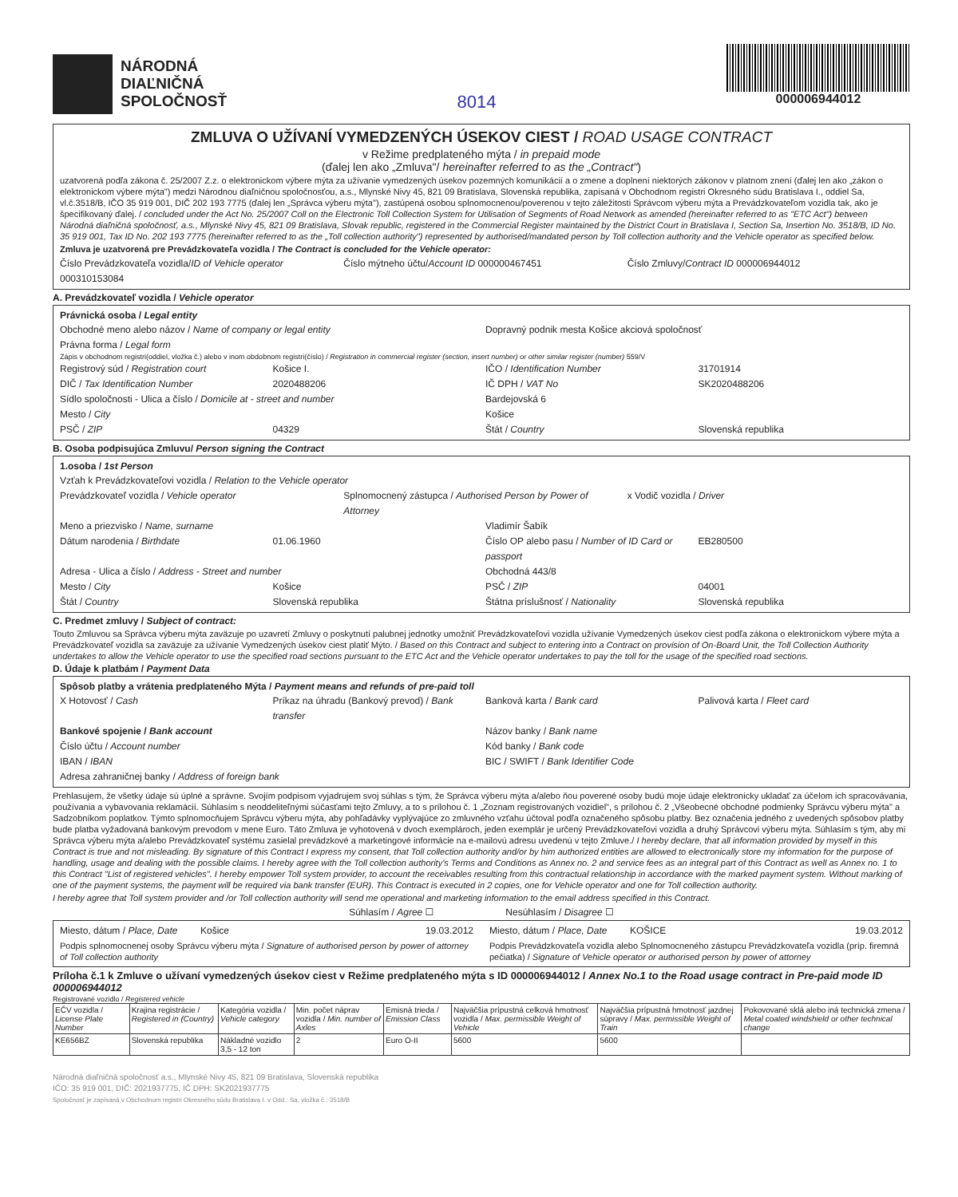NÁRODNÁ
DIAĽNIČNÁ
SPOLOČNOSŤ
8014
000006944012
ZMLUVA O UŽÍVANÍ VYMEDZENÝCH ÚSEKOV CIEST / ROAD USAGE CONTRACT
v Režime predplateného mýta / in prepaid mode
(ďalej len ako „Zmluva"/ hereinafter referred to as the „Contract")
uzatvorená podľa zákona č. 25/2007 Z.z. o elektronickom výbere mýta za užívanie vymedzených úsekov pozemných komunikácií a o zmene a doplnení niektorých zákonov v platnom znení (ďalej len ako „zákon o elektronickom výbere mýta") medzi Národnou diaľničnou spoločnosťou, a.s., Mlynské Nivy 45, 821 09 Bratislava, Slovenská republika, zapísaná v Obchodnom registri Okresného súdu Bratislava I., oddiel Sa, vl.č.3518/B, IČO 35 919 001, DIČ 202 193 7775 (ďalej len „Správca výberu mýta"), zastúpená osobou splnomocnenou/poverenou v tejto záležitosti Správcom výberu mýta a Prevádzkovateľom vozidla tak, ako je špecifikovaný ďalej. / concluded under the Act No. 25/2007 Coll on the Electronic Toll Collection System for Utilisation of Segments of Road Network as amended (hereinafter referred to as "ETC Act") between Národná diaľničná spoločnosť, a.s., Mlynské Nivy 45, 821 09 Bratislava, Slovak republic, registered in the Commercial Register maintained by the District Court in Bratislava I, Section Sa, Insertion No. 3518/B, ID No. 35 919 001, Tax ID No. 202 193 7775 (hereinafter referred to as the „Toll collection authority") represented by authorised/mandated person by Toll collection authority and the Vehicle operator as specified below.
Zmluva je uzatvorená pre Prevádzkovateľa vozidla / The Contract is concluded for the Vehicle operator:
Číslo Prevádzkovateľa vozidla/ID of Vehicle operator 000310153084 Číslo mýtneho účtu/Account ID 000000467451 Číslo Zmluvy/Contract ID 000006944012
A. Prevádzkovateľ vozidla / Vehicle operator
Právnická osoba / Legal entity
Obchodné meno alebo názov / Name of company or legal entity Dopravný podnik mesta Košice akciová spoločnosť
Právna forma / Legal form
Zápis v obchodnom registri(oddiel, vložka č.) alebo v inom obdobnom registri(číslo) / Registration in commercial register (section, insert number) or other similar register (number) 559/V
Registrový súd / Registration court Košice I. IČO / Identification Number 31701914
DIČ / Tax Identification Number 2020488206 IČ DPH / VAT No SK2020488206
Sídlo spoločnosti - Ulica a číslo / Domicile at - street and number Bardejovská 6
Mesto / City Košice
PSČ / ZIP 04329 Štát / Country Slovenská republika
B. Osoba podpisujúca Zmluvu/ Person signing the Contract
1.osoba / 1st Person
Vzťah k Prevádzkovateľovi vozidla / Relation to the Vehicle operator
Prevádzkovateľ vozidla / Vehicle operator Splnomocnený zástupca / Authorised Person by Power of Attorney x Vodič vozidla / Driver
Meno a priezvisko / Name, surname Vladimír Šabík
Dátum narodenia / Birthdate 01.06.1960 Číslo OP alebo pasu / Number of ID Card or passport EB280500
Adresa - Ulica a číslo / Address - Street and number Obchodná 443/8
Mesto / City Košice PSČ / ZIP 04001
Štát / Country Slovenská republika Štátna príslušnosť / Nationality Slovenská republika
C. Predmet zmluvy / Subject of contract:
Touto Zmluvou sa Správca výberu mýta zaväzuje po uzavretí Zmluvy o poskytnutí palubnej jednotky umožniť Prevádzkovateľovi vozidla užívanie Vymedzených úsekov ciest podľa zákona o elektronickom výbere mýta a Prevádzkovateľ vozidla sa zaväzuje za užívanie Vymedzených úsekov ciest platiť Mýto. / Based on this Contract and subject to entering into a Contract on provision of On-Board Unit, the Toll Collection Authority undertakes to allow the Vehicle operator to use the specified road sections pursuant to the ETC Act and the Vehicle operator undertakes to pay the toll for the usage of the specified road sections.
D. Údaje k platbám / Payment Data
Spôsob platby a vrátenia predplateného Mýta / Payment means and refunds of pre-paid toll
X Hotovosť / Cash Príkaz na úhradu (Bankový prevod) / Bank transfer Banková karta / Bank card Palivová karta / Fleet card
Bankové spojenie / Bank account Názov banky / Bank name
Číslo účtu / Account number Kód banky / Bank code
IBAN / IBAN BIC / SWIFT / Bank Identifier Code
Adresa zahraničnej banky / Address of foreign bank
Prehlasujem, že všetky údaje sú úplné a správne. Svojím podpisom vyjadrujem svoj súhlas s tým, že Správca výberu mýta a/alebo ňou poverené osoby budú moje údaje elektronicky ukladať za účelom ich spracovávania, používania a vybavovania reklamácií. Súhlasím s neoddeliteľnými súčasťami tejto Zmluvy, a to s prílohou č. 1 „Zoznam registrovaných vozidiel", s prílohou č. 2 „Všeobecné obchodné podmienky Správcu výberu mýta" a Sadzobníkom poplatkov. Týmto splnomocňujem Správcu výberu mýta, aby pohľadávky vyplývajúce zo zmluvného vzťahu účtoval podľa označeného spôsobu platby. Bez označenia jedného z uvedených spôsobov platby bude platba vyžadovaná bankovým prevodom v mene Euro. Táto Zmluva je vyhotovená v dvoch exemplároch, jeden exemplár je určený Prevádzkovateľovi vozidla a druhý Správcovi výberu mýta. Súhlasím s tým, aby mi Správca výberu mýta a/alebo Prevádzkovateľ systému zasielal prevádzkové a marketingové informácie na e-mailovú adresu uvedenú v tejto Zmluve./ I hereby declare, that all information provided by myself in this Contract is true and not misleading. By signature of this Contract I express my consent, that Toll collection authority and/or by him authorized entities are allowed to electronically store my information for the purpose of handling, usage and dealing with the possible claims. I hereby agree with the Toll collection authority's Terms and Conditions as Annex no. 2 and service fees as an integral part of this Contract as well as Annex no. 1 to this Contract "List of registered vehicles". I hereby empower Toll system provider, to account the receivables resulting from this contractual relationship in accordance with the marked payment system. Without marking of one of the payment systems, the payment will be required via bank transfer (EUR). This Contract is executed in 2 copies, one for Vehicle operator and one for Toll collection authority.
I hereby agree that Toll system provider and /or Toll collection authority will send me operational and marketing information to the email address specified in this Contract.
Súhlasím / Agree ☐ Nesúhlasím / Disagree ☐
Miesto, dátum / Place, Date Košice 19.03.2012
Podpis splnomocnenej osoby Správcu výberu mýta / Signature of authorised person by power of attorney of Toll collection authority
Miesto, dátum / Place, Date KOŠICE 19.03.2012
Podpis Prevádzkovateľa vozidla alebo Splnomocneného zástupcu Prevádzkovateľa vozidla (príp. firemná pečiatka) / Signature of Vehicle operator or authorised person by power of attorney
Príloha č.1 k Zmluve o užívaní vymedzených úsekov ciest v Režime predplateného mýta s ID 000006944012 / Annex No.1 to the Road usage contract in Pre-paid mode ID 000006944012
Registrované vozidlo / Registered vehicle
| EČV vozidla / License Plate Number | Krajina registrácie / Registered in (Country) | Kategória vozidla / Vehicle category | Min. počet náprav vozidla / Min. number of Axles | Emisná trieda / Emission Class | Najväčšia prípustná celková hmotnosť vozidla / Max. permissible Weight of Vehicle | Najväčšia prípustná hmotnosť jazdnej súpravy / Max. permissible Weight of Train | Pokovované sklá alebo iná technická zmena / Metal coated windshield or other technical change |
| --- | --- | --- | --- | --- | --- | --- | --- |
| KE656BZ | Slovenská republika | Nákladné vozidlo 3,5 - 12 ton | 2 | Euro O-II | 5600 | 5600 | |
Národná diaľničná spoločnosť a.s., Mlynské Nivy 45, 821 09 Bratislava, Slovenská republika
IČO: 35 919 001, DIČ: 2021937775, IČ DPH: SK2021937775
Spoločnosť je zapísaná v Obchodnom registri Okresného súdu Bratislava I. v Odd.: Sa, vložka č.: 3518/B